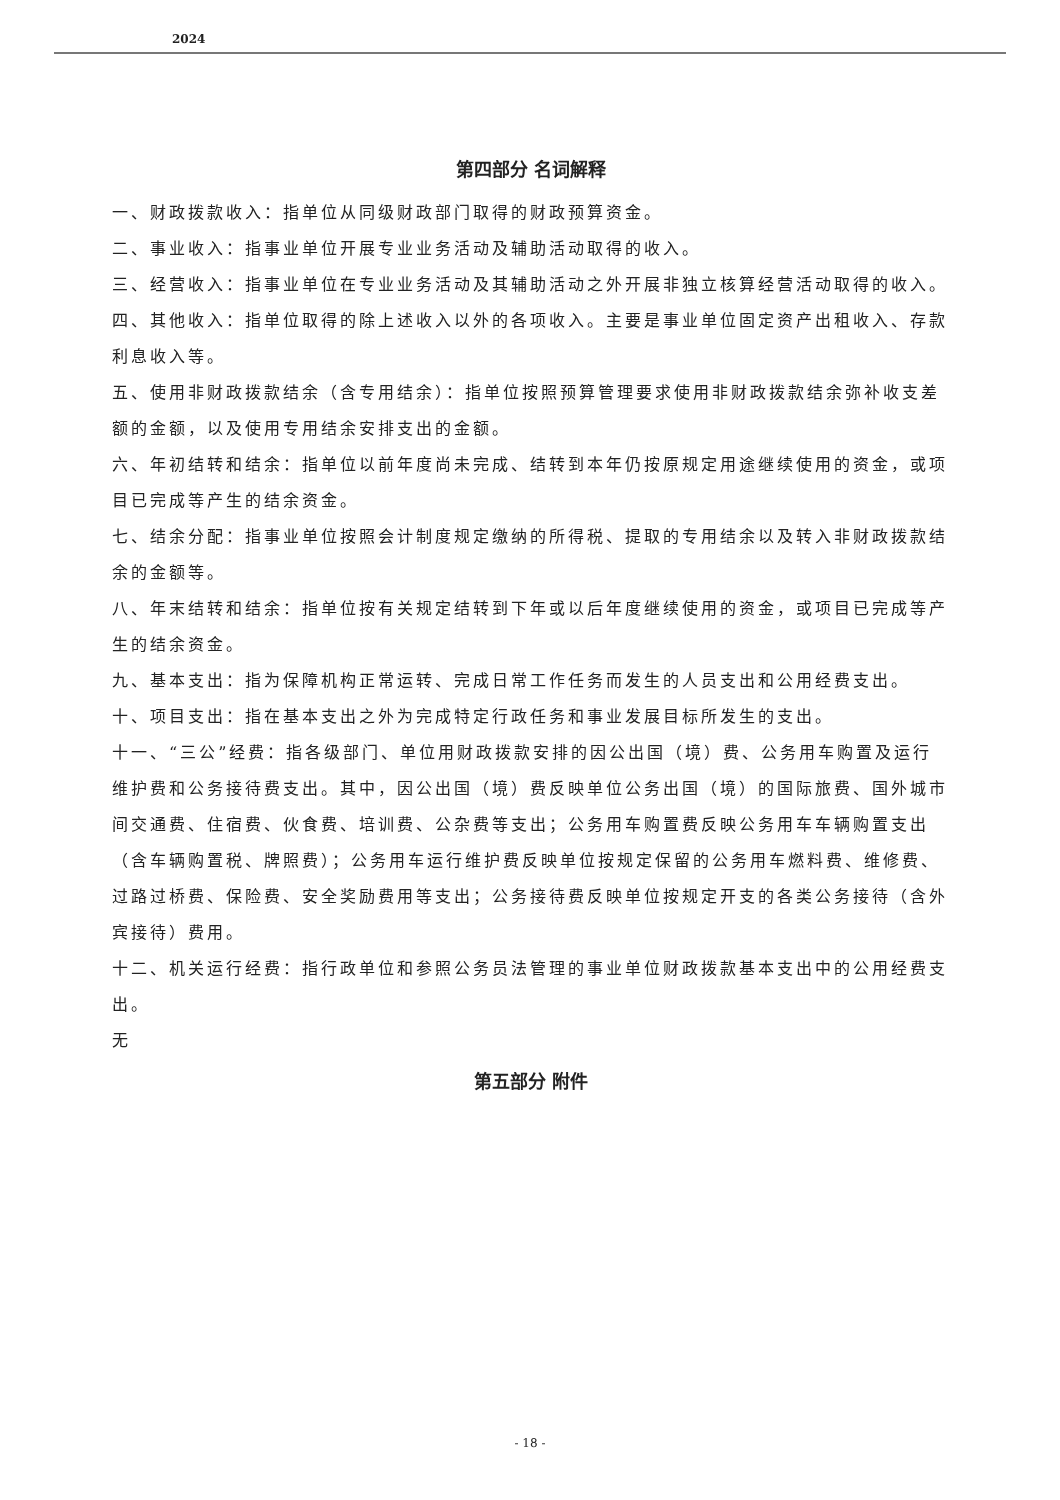2024
第四部分 名词解释
一、财政拨款收入：指单位从同级财政部门取得的财政预算资金。
二、事业收入：指事业单位开展专业业务活动及辅助活动取得的收入。
三、经营收入：指事业单位在专业业务活动及其辅助活动之外开展非独立核算经营活动取得的收入。
四、其他收入：指单位取得的除上述收入以外的各项收入。主要是事业单位固定资产出租收入、存款利息收入等。
五、使用非财政拨款结余（含专用结余）：指单位按照预算管理要求使用非财政拨款结余弥补收支差额的金额，以及使用专用结余安排支出的金额。
六、年初结转和结余：指单位以前年度尚未完成、结转到本年仍按原规定用途继续使用的资金，或项目已完成等产生的结余资金。
七、结余分配：指事业单位按照会计制度规定缴纳的所得税、提取的专用结余以及转入非财政拨款结余的金额等。
八、年末结转和结余：指单位按有关规定结转到下年或以后年度继续使用的资金，或项目已完成等产生的结余资金。
九、基本支出：指为保障机构正常运转、完成日常工作任务而发生的人员支出和公用经费支出。
十、项目支出：指在基本支出之外为完成特定行政任务和事业发展目标所发生的支出。
十一、“三公”经费：指各级部门、单位用财政拨款安排的因公出国（境）费、公务用车购置及运行维护费和公务接待费支出。其中，因公出国（境）费反映单位公务出国（境）的国际旅费、国外城市间交通费、住宿费、伙食费、培训费、公杂费等支出；公务用车购置费反映公务用车车辆购置支出（含车辆购置税、牌照费）；公务用车运行维护费反映单位按规定保留的公务用车燃料费、维修费、过路过桥费、保险费、安全奖励费用等支出；公务接待费反映单位按规定开支的各类公务接待（含外宾接待）费用。
十二、机关运行经费：指行政单位和参照公务员法管理的事业单位财政拨款基本支出中的公用经费支出。
无
第五部分 附件
- 18 -